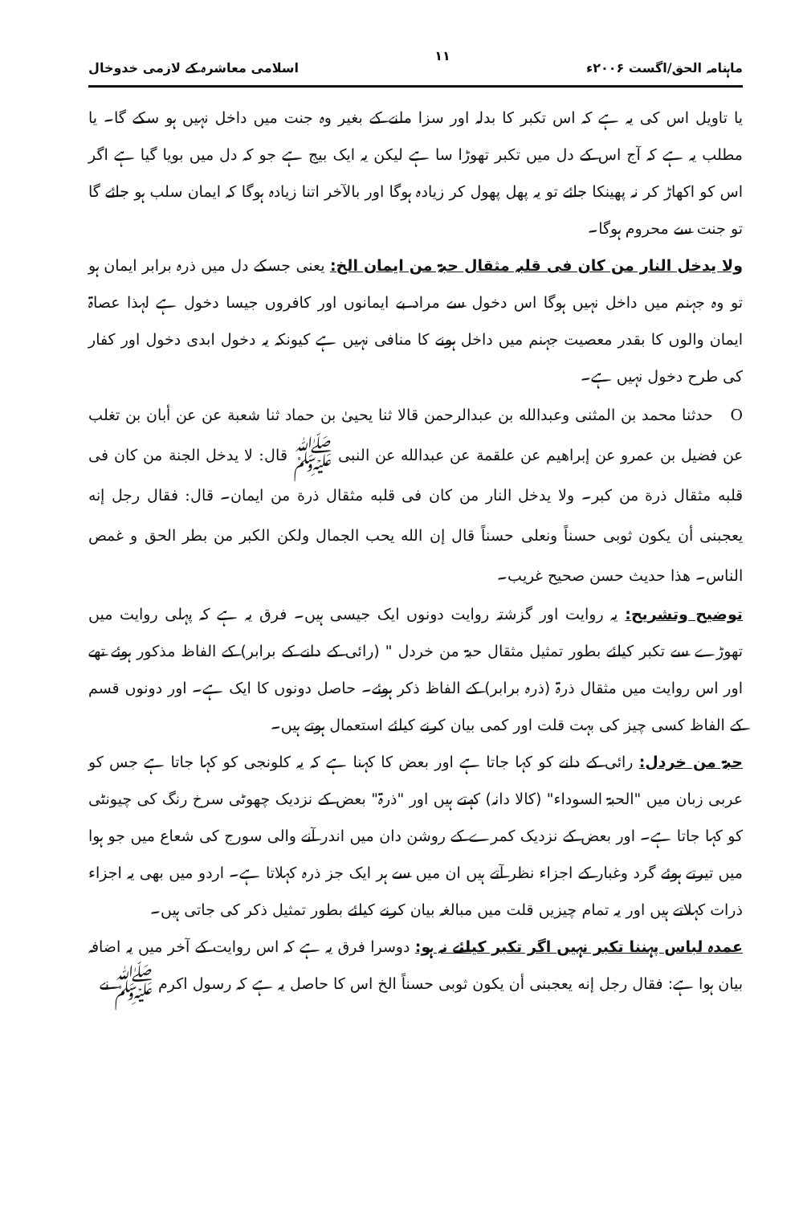ماہنامہ الحق/اگست ۲۰۰۶ء ۱۱ اسلامی معاشرہ کے لازمی خدوخال
یا تاویل اس کی یہ ہے کہ اس تکبر کا بدلہ اور سزا ملنے کے بغیر وہ جنت میں داخل نہیں ہو سکے گا۔ یا مطلب یہ ہے کہ آج اس کے دل میں تکبر تھوڑا سا ہے لیکن یہ ایک بیج ہے جو کہ دل میں بویا گیا ہے اگر اس کو اکھاڑ کر نہ پھینکا جائے تو یہ پھل پھول کر زیادہ ہوگا اور بالآخر اتنا زیادہ ہوگا کہ ایمان سلب ہو جائے گا تو جنت سے محروم ہوگا۔
ولا یدخل النار من کان فی قلبہ مثقال حبۃ من ایمان الخ: یعنی جسکے دل میں ذرہ برابر ایمان ہو تو وہ جہنم میں داخل نہیں ہوگا اس دخول سے مراد بے ایمانوں اور کافروں جیسا دخول ہے لہذا عصاۃ ایمان والوں کا بقدر معصیت جہنم میں داخل ہونے کا منافی نہیں ہے کیونکہ یہ دخول ابدی دخول اور کفار کی طرح دخول نہیں ہے۔
O حدثنا محمد بن المثنی وعبدالله بن عبدالرحمن قالا ثنا یحییٰ بن حماد ثنا شعبة عن عن أبان بن تغلب عن فضیل بن عمرو عن إبراهیم عن علقمة عن عبدالله عن النبی ﷺ قال: لا یدخل الجنة من کان فی قلبه مثقال ذرة من کبر۔ ولا یدخل النار من کان فی قلبه مثقال ذرة من ایمان۔ قال: فقال رجل إنه یعجبنی أن یکون ثوبی حسناً ونعلی حسناً قال إن الله یحب الجمال ولکن الکبر من بطر الحق و غمص الناس۔ هذا حدیث حسن صحیح غریب۔
توضیح وتشریح: یہ روایت اور گزشتہ روایت دونوں ایک جیسی ہیں۔ فرق یہ ہے کہ پہلی روایت میں تھوڑے سے تکبر کیلئے بطور تمثیل مثقال حبۃ من خردل " (رائی کے دانے کے برابر) کے الفاظ مذکور ہوئے تھے اور اس روایت میں مثقال ذرۃ (ذرہ برابر) کے الفاظ ذکر ہوئے۔ حاصل دونوں کا ایک ہے۔ اور دونوں قسم کے الفاظ کسی چیز کی بہت قلت اور کمی بیان کرنے کیلئے استعمال ہوتے ہیں۔
حبۃ من خردل: رائی کے دانے کو کہا جاتا ہے اور بعض کا کہنا ہے کہ یہ کلونجی کو کہا جاتا ہے جس کو عربی زبان میں "الحبۃ السوداء" (کالا دانہ) کہتے ہیں اور "ذرۃ" بعض کے نزدیک چھوٹی سرخ رنگ کی چیونٹی کو کہا جاتا ہے۔ اور بعض کے نزدیک کمرے کے روشن دان میں اندر آنے والی سورج کی شعاع میں جو ہوا میں تیرتے ہوئے گرد وغبار کے اجزاء نظر آتے ہیں ان میں سے ہر ایک جز ذرہ کہلاتا ہے۔ اردو میں بھی یہ اجزاء ذرات کہلاتے ہیں اور یہ تمام چیزیں قلت میں مبالغہ بیان کرنے کیلئے بطور تمثیل ذکر کی جاتی ہیں۔
عمدہ لباس پہننا تکبر نہیں اگر تکبر کیلئے نہ ہو: دوسرا فرق یہ ہے کہ اس روایت کے آخر میں یہ اضافہ بیان ہوا ہے: فقال رجل إنه یعجبنی أن یکون ثوبی حسناً الخ اس کا حاصل یہ ہے کہ رسول اکرم ﷺ نے